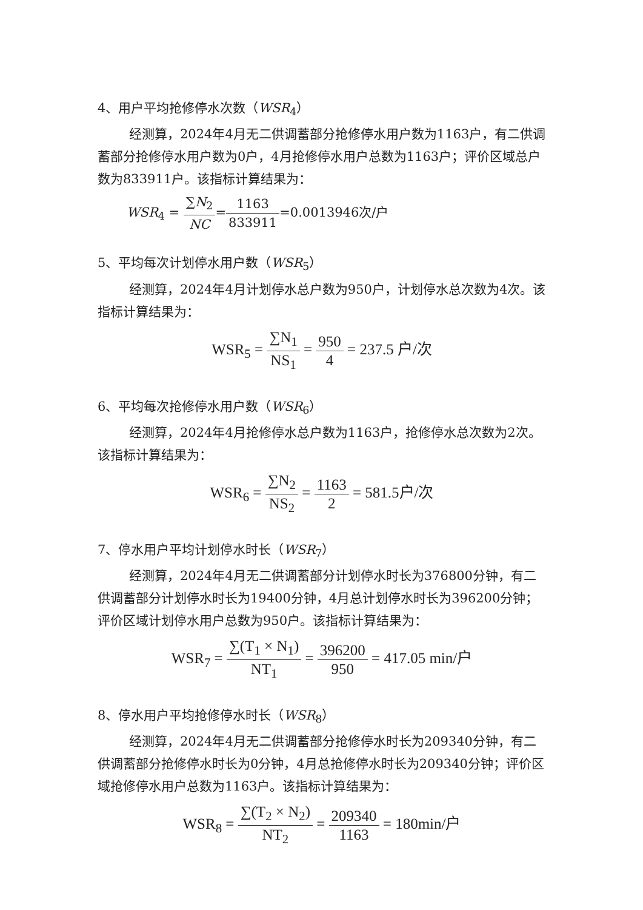4、用户平均抢修停水次数（WSR<sub>4</sub>）
经测算，2024年4月无二供调蓄部分抢修停水用户数为1163户，有二供调蓄部分抢修停水用户数为0户，4月抢修停水用户总数为1163户；评价区域总户数为833911户。该指标计算结果为：
WSR<sub>4</sub> = ∑N<sub>2</sub> NC=1163 833911=0.0013946次/户
5、平均每次计划停水用户数（WSR<sub>5</sub>）
经测算，2024年4月计划停水总户数为950户，计划停水总次数为4次。该指标计算结果为：
WSR<sub>5</sub> = ∑N<sub>1</sub> NS<sub>1</sub> = 950 4 = 237.5 户/次
6、平均每次抢修停水用户数（WSR<sub>6</sub>）
经测算，2024年4月抢修停水总户数为1163户，抢修停水总次数为2次。该指标计算结果为：
WSR<sub>6</sub> = ∑N<sub>2</sub> NS<sub>2</sub> = 1163 2 = 581.5户/次
7、停水用户平均计划停水时长（WSR<sub>7</sub>）
经测算，2024年4月无二供调蓄部分计划停水时长为376800分钟，有二供调蓄部分计划停水时长为19400分钟，4月总计划停水时长为396200分钟；评价区域计划停水用户总数为950户。该指标计算结果为：
WSR<sub>7</sub> = ∑(T<sub>1</sub> × N<sub>1</sub>) NT<sub>1</sub> = 396200 950 = 417.05 min/户
8、停水用户平均抢修停水时长（WSR<sub>8</sub>）
经测算，2024年4月无二供调蓄部分抢修停水时长为209340分钟，有二供调蓄部分抢修停水时长为0分钟，4月总抢修停水时长为209340分钟；评价区域抢修停水用户总数为1163户。该指标计算结果为：
WSR<sub>8</sub> = ∑(T<sub>2</sub> × N<sub>2</sub>) NT<sub>2</sub> = 209340 1163 = 180min/户